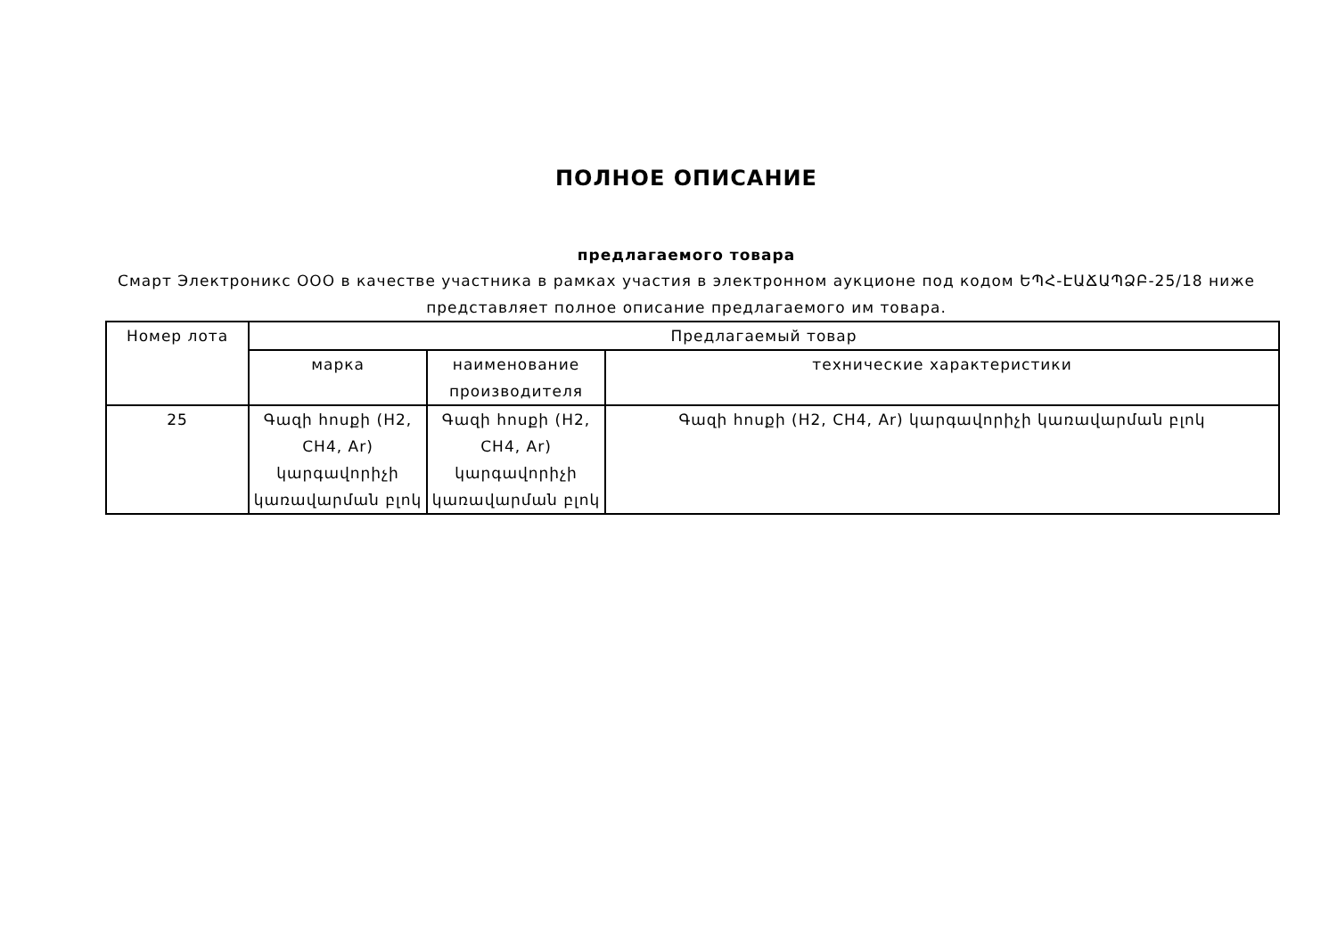ПОЛНОЕ ОПИСАНИЕ
предлагаемого товара
Смарт Электроникс ООО в качестве участника в рамках участия в электронном аукционе под кодом ԵՊՀ-ԷԱՃԱՊՁԲ-25/18 ниже представляет полное описание предлагаемого им товара.
| Номер лота | Предлагаемый товар | | |
| --- | --- | --- | --- |
| | марка | наименование производителя | технические характеристики |
| 25 | Գազի հոսքի (H2, CH4, Ar) կարգավորիչի կառավարման բլոկ | Գազի հոսքի (H2, CH4, Ar) կարգավորիչի կառավարման բլոկ | Գազի հոսքի (H2, CH4, Ar) կարգավորիչի կառավարման բլոկ |